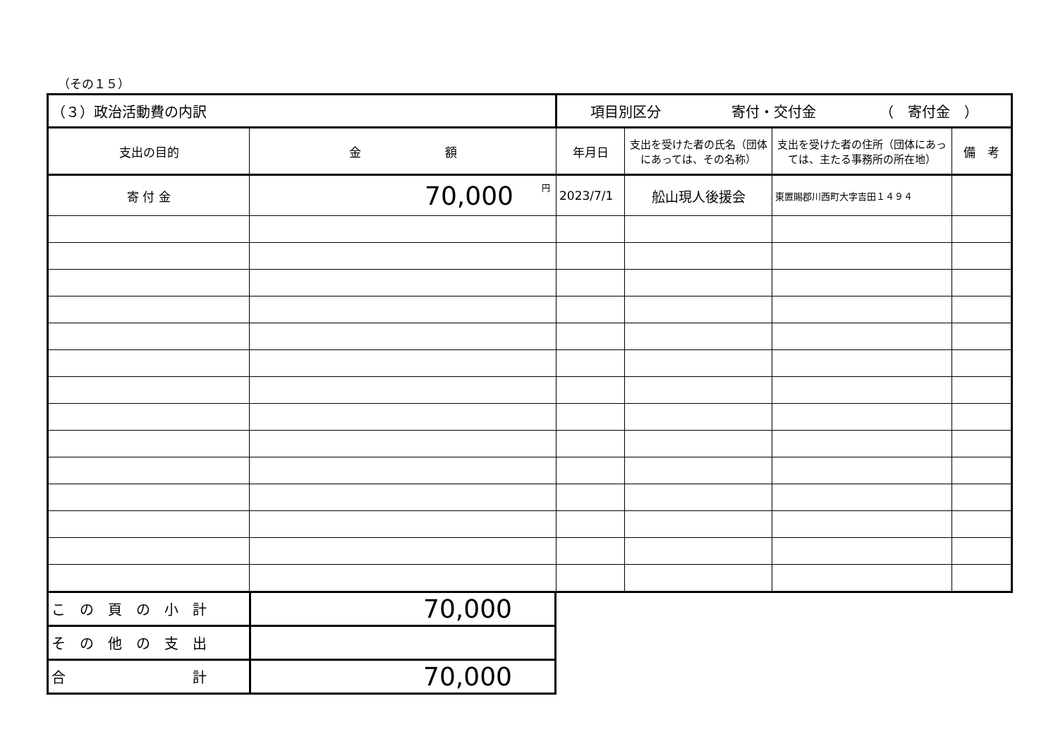（その１５）
| （３）政治活動費の内訳 | | 項目別区分 寄付・交付金 （ 寄付金 ） | | | |
| 支出の目的 | 金 額 | 年月日 | 支出を受けた者の氏名（団体にあっては、その名称） | 支出を受けた者の住所（団体にあっては、主たる事務所の所在地） | 備 考 |
| 寄 付 金 | <sup>円</sup>70,000 | 2023/7/1 | 舩山現人後援会 | 東置賜郡川西町大字吉田１４９４ | |
| こ の 頁 の 小 計 | 70,000 |
| そ の 他 の 支 出 | |
| 合 計 | 70,000 |